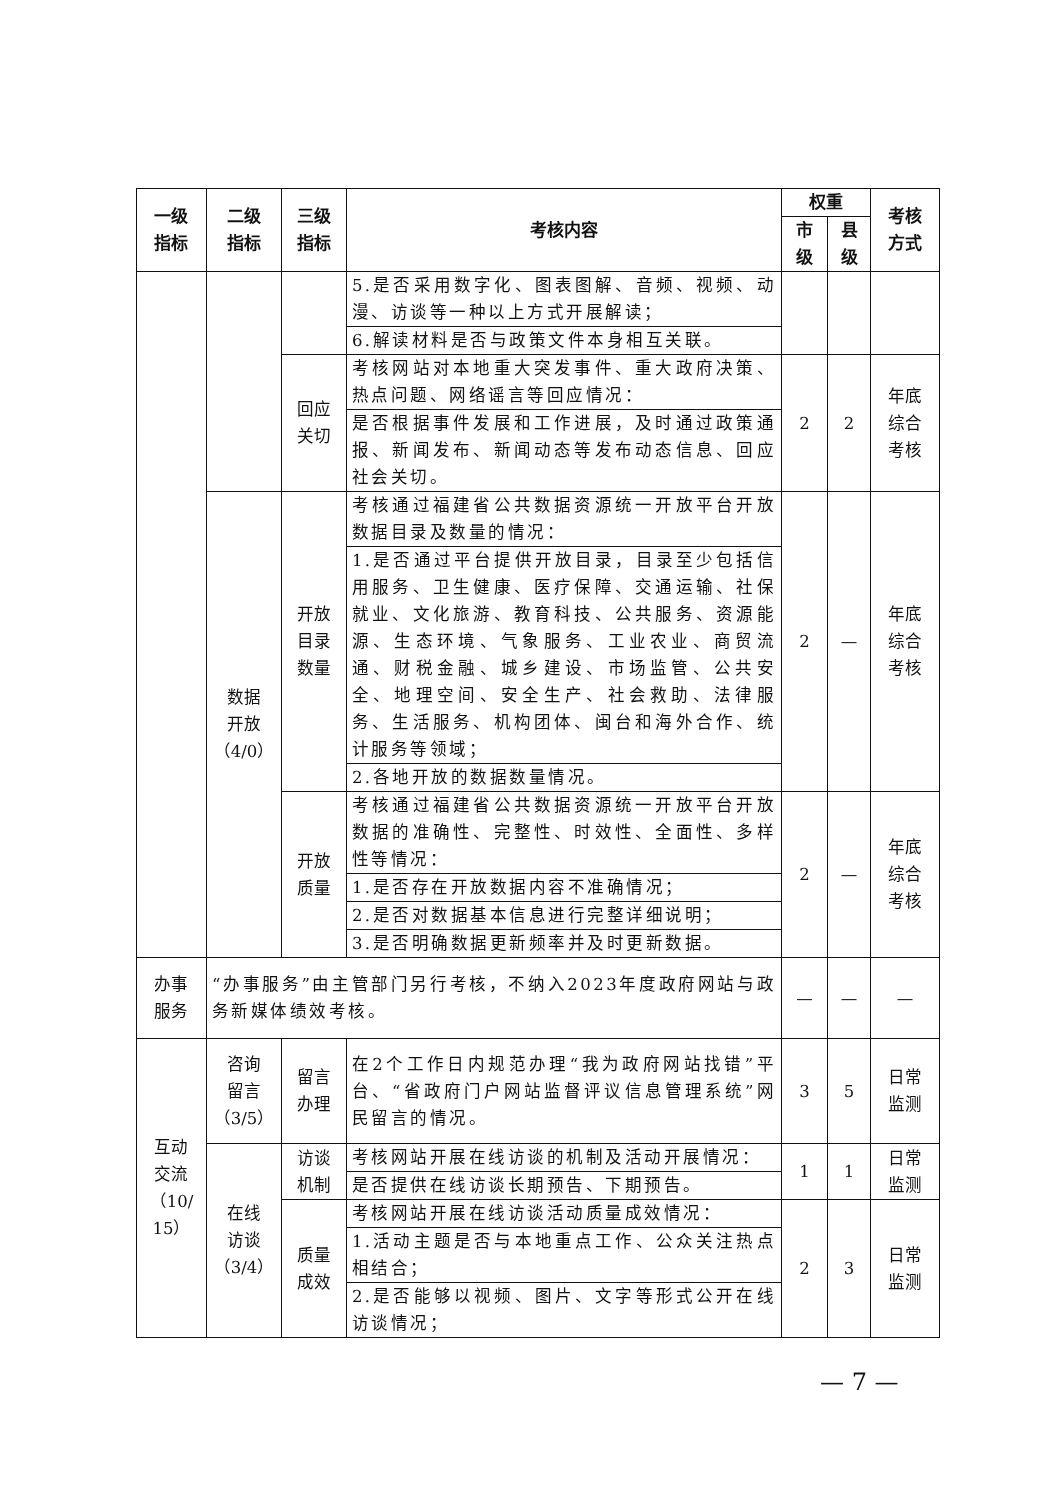| 一级 指标 | 二级 指标 | 三级 指标 | 考核内容 | 权重 | | 考核 方式 |
| --- | --- | --- | --- | --- | --- | --- |
| | | | | 市 级 | 县 级 | |
| | | | 5.是否采用数字化、图表图解、音频、视频、动漫、访谈等一种以上方式开展解读； | | | |
| | | | 6.解读材料是否与政策文件本身相互关联。 | | | |
| | | 回应 关切 | 考核网站对本地重大突发事件、重大政府决策、热点问题、网络谣言等回应情况： | 2 | 2 | 年底 综合 考核 |
| | | | 是否根据事件发展和工作进展，及时通过政策通报、新闻发布、新闻动态等发布动态信息、回应社会关切。 | | | |
| | 数据 开放 （4/0） | 开放 目录 数量 | 考核通过福建省公共数据资源统一开放平台开放数据目录及数量的情况： | 2 | — | 年底 综合 考核 |
| | | | 1.是否通过平台提供开放目录，目录至少包括信用服务、卫生健康、医疗保障、交通运输、社保就业、文化旅游、教育科技、公共服务、资源能源、生态环境、气象服务、工业农业、商贸流通、财税金融、城乡建设、市场监管、公共安全、地理空间、安全生产、社会救助、法律服务、生活服务、机构团体、闽台和海外合作、统计服务等领域； | | | |
| | | | 2.各地开放的数据数量情况。 | | | |
| | | 开放 质量 | 考核通过福建省公共数据资源统一开放平台开放数据的准确性、完整性、时效性、全面性、多样性等情况： | 2 | — | 年底 综合 考核 |
| | | | 1.是否存在开放数据内容不准确情况； | | | |
| | | | 2.是否对数据基本信息进行完整详细说明； | | | |
| | | | 3.是否明确数据更新频率并及时更新数据。 | | | |
| 办事 服务 | “办事服务”由主管部门另行考核，不纳入2023年度政府网站与政务新媒体绩效考核。 | | | — | — | — |
| 互动 交流 （10/ 15） | 咨询 留言 （3/5） | 留言 办理 | 在2个工作日内规范办理“我为政府网站找错”平台、“省政府门户网站监督评议信息管理系统”网民留言的情况。 | 3 | 5 | 日常 监测 |
| | 在线 访谈 （3/4） | 访谈 机制 | 考核网站开展在线访谈的机制及活动开展情况： | 1 | 1 | 日常 监测 |
| | | | 是否提供在线访谈长期预告、下期预告。 | | | |
| | | 质量 成效 | 考核网站开展在线访谈活动质量成效情况： | 2 | 3 | 日常 监测 |
| | | | 1.活动主题是否与本地重点工作、公众关注热点相结合； | | | |
| | | | 2.是否能够以视频、图片、文字等形式公开在线访谈情况； | | | |
— 7 —